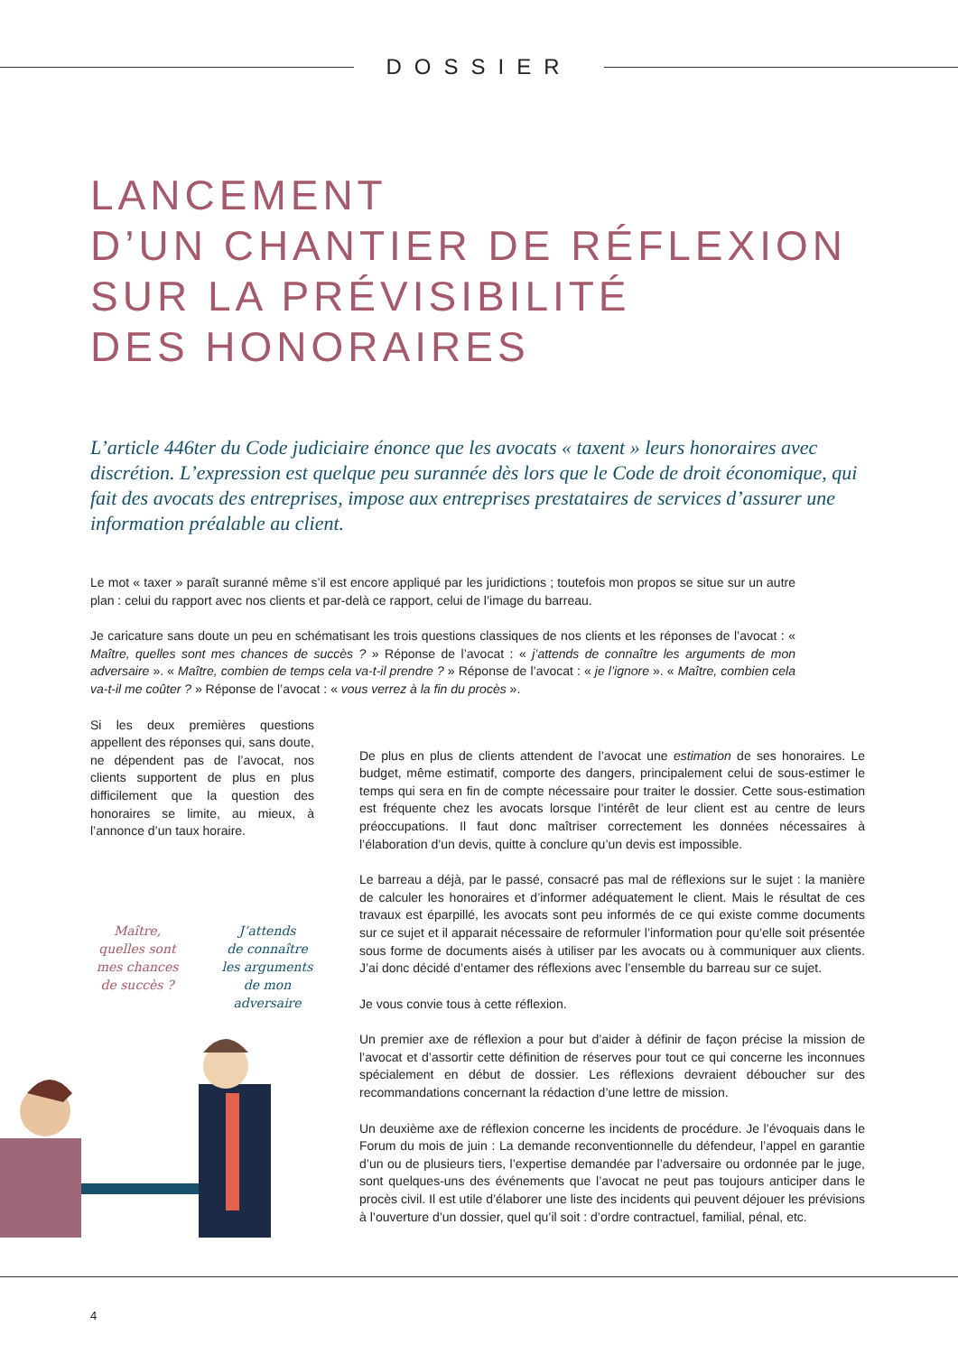DOSSIER
LANCEMENT
D’UN CHANTIER DE RÉFLEXION
SUR LA PRÉVISIBILITÉ
DES HONORAIRES
L’article 446ter du Code judiciaire énonce que les avocats « taxent » leurs honoraires avec discrétion. L’expression est quelque peu surannée dès lors que le Code de droit économique, qui fait des avocats des entreprises, impose aux entreprises prestataires de services d’assurer une information préalable au client.
Le mot « taxer » paraît suranné même s’il est encore appliqué par les juridictions ; toutefois mon propos se situe sur un autre plan : celui du rapport avec nos clients et par-delà ce rapport, celui de l’image du barreau.
Je caricature sans doute un peu en schématisant les trois questions classiques de nos clients et les réponses de l’avocat : « Maître, quelles sont mes chances de succès ? » Réponse de l’avocat : « j’attends de connaître les arguments de mon adversaire ». « Maître, combien de temps cela va-t-il prendre ? » Réponse de l’avocat : « je l’ignore ». « Maître, combien cela va-t-il me coûter ? » Réponse de l’avocat : « vous verrez à la fin du procès ».
Si les deux premières questions appellent des réponses qui, sans doute, ne dépendent pas de l’avocat, nos clients supportent de plus en plus difficilement que la question des honoraires se limite, au mieux, à l’annonce d’un taux horaire.
Maître,
quelles sont
mes chances
de succès ?
J’attends
de connaître
les arguments
de mon adversaire
De plus en plus de clients attendent de l’avocat une estimation de ses honoraires. Le budget, même estimatif, comporte des dangers, principalement celui de sous-estimer le temps qui sera en fin de compte nécessaire pour traiter le dossier. Cette sous-estimation est fréquente chez les avocats lorsque l’intérêt de leur client est au centre de leurs préoccupations. Il faut donc maîtriser correctement les données nécessaires à l’élaboration d’un devis, quitte à conclure qu’un devis est impossible.
Le barreau a déjà, par le passé, consacré pas mal de réflexions sur le sujet : la manière de calculer les honoraires et d’informer adéquatement le client. Mais le résultat de ces travaux est éparpillé, les avocats sont peu informés de ce qui existe comme documents sur ce sujet et il apparait nécessaire de reformuler l’information pour qu’elle soit présentée sous forme de documents aisés à utiliser par les avocats ou à communiquer aux clients. J’ai donc décidé d’entamer des réflexions avec l’ensemble du barreau sur ce sujet.
Je vous convie tous à cette réflexion.
Un premier axe de réflexion a pour but d’aider à définir de façon précise la mission de l’avocat et d’assortir cette définition de réserves pour tout ce qui concerne les inconnues spécialement en début de dossier. Les réflexions devraient déboucher sur des recommandations concernant la rédaction d’une lettre de mission.
Un deuxième axe de réflexion concerne les incidents de procédure. Je l’évoquais dans le Forum du mois de juin : La demande reconventionnelle du défendeur, l’appel en garantie d’un ou de plusieurs tiers, l’expertise demandée par l’adversaire ou ordonnée par le juge, sont quelques-uns des événements que l’avocat ne peut pas toujours anticiper dans le procès civil. Il est utile d’élaborer une liste des incidents qui peuvent déjouer les prévisions à l’ouverture d’un dossier, quel qu’il soit : d’ordre contractuel, familial, pénal, etc.
4